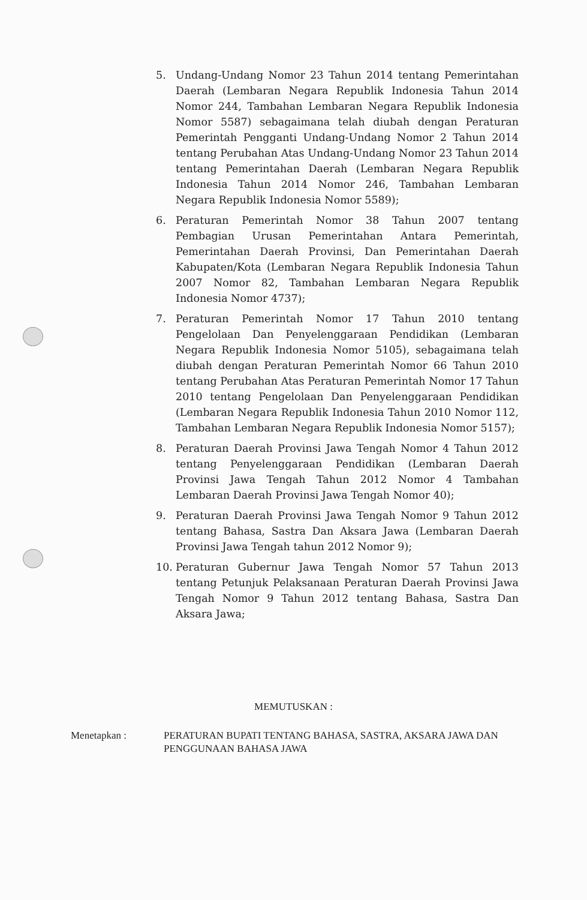5. Undang-Undang Nomor 23 Tahun 2014 tentang Pemerintahan Daerah (Lembaran Negara Republik Indonesia Tahun 2014 Nomor 244, Tambahan Lembaran Negara Republik Indonesia Nomor 5587) sebagaimana telah diubah dengan Peraturan Pemerintah Pengganti Undang-Undang Nomor 2 Tahun 2014 tentang Perubahan Atas Undang-Undang Nomor 23 Tahun 2014 tentang Pemerintahan Daerah (Lembaran Negara Republik Indonesia Tahun 2014 Nomor 246, Tambahan Lembaran Negara Republik Indonesia Nomor 5589);
6. Peraturan Pemerintah Nomor 38 Tahun 2007 tentang Pembagian Urusan Pemerintahan Antara Pemerintah, Pemerintahan Daerah Provinsi, Dan Pemerintahan Daerah Kabupaten/Kota (Lembaran Negara Republik Indonesia Tahun 2007 Nomor 82, Tambahan Lembaran Negara Republik Indonesia Nomor 4737);
7. Peraturan Pemerintah Nomor 17 Tahun 2010 tentang Pengelolaan Dan Penyelenggaraan Pendidikan (Lembaran Negara Republik Indonesia Nomor 5105), sebagaimana telah diubah dengan Peraturan Pemerintah Nomor 66 Tahun 2010 tentang Perubahan Atas Peraturan Pemerintah Nomor 17 Tahun 2010 tentang Pengelolaan Dan Penyelenggaraan Pendidikan (Lembaran Negara Republik Indonesia Tahun 2010 Nomor 112, Tambahan Lembaran Negara Republik Indonesia Nomor 5157);
8. Peraturan Daerah Provinsi Jawa Tengah Nomor 4 Tahun 2012 tentang Penyelenggaraan Pendidikan (Lembaran Daerah Provinsi Jawa Tengah Tahun 2012 Nomor 4 Tambahan Lembaran Daerah Provinsi Jawa Tengah Nomor 40);
9. Peraturan Daerah Provinsi Jawa Tengah Nomor 9 Tahun 2012 tentang Bahasa, Sastra Dan Aksara Jawa (Lembaran Daerah Provinsi Jawa Tengah tahun 2012 Nomor 9);
10. Peraturan Gubernur Jawa Tengah Nomor 57 Tahun 2013 tentang Petunjuk Pelaksanaan Peraturan Daerah Provinsi Jawa Tengah Nomor 9 Tahun 2012 tentang Bahasa, Sastra Dan Aksara Jawa;
MEMUTUSKAN :
Menetapkan : PERATURAN BUPATI TENTANG BAHASA, SASTRA, AKSARA JAWA DAN PENGGUNAAN BAHASA JAWA